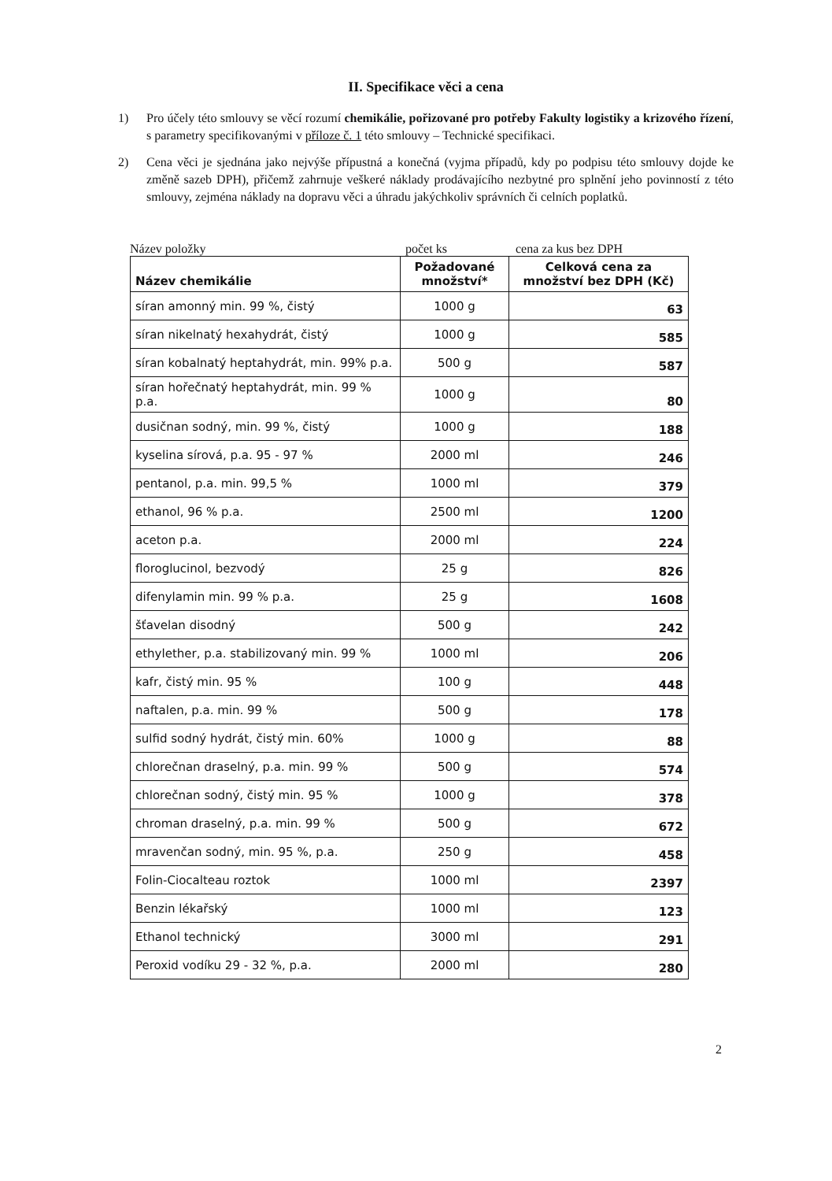II. Specifikace věci a cena
1) Pro účely této smlouvy se věcí rozumí chemikálie, pořizované pro potřeby Fakulty logistiky a krizového řízení, s parametry specifikovanými v příloze č. 1 této smlouvy – Technické specifikaci.
2) Cena věci je sjednána jako nejvýše přípustná a konečná (vyjma případů, kdy po podpisu této smlouvy dojde ke změně sazeb DPH), přičemž zahrnuje veškeré náklady prodávajícího nezbytné pro splnění jeho povinností z této smlouvy, zejména náklady na dopravu věci a úhradu jakýchkoliv správních či celních poplatků.
Název položky počet ks cena za kus bez DPH
| Název chemikálie | Požadované množství* | Celková cena za množství bez DPH (Kč) |
| --- | --- | --- |
| síran amonný min. 99 %, čistý | 1000 g | 63 |
| síran nikelnatý hexahydrát, čistý | 1000 g | 585 |
| síran kobalnatý heptahydrát, min. 99% p.a. | 500 g | 587 |
| síran hořečnatý heptahydrát, min. 99 % p.a. | 1000 g | 80 |
| dusičnan sodný, min. 99 %, čistý | 1000 g | 188 |
| kyselina sírová, p.a. 95 - 97 % | 2000 ml | 246 |
| pentanol, p.a. min. 99,5 % | 1000 ml | 379 |
| ethanol, 96 % p.a. | 2500 ml | 1200 |
| aceton p.a. | 2000 ml | 224 |
| floroglucinol, bezvodý | 25 g | 826 |
| difenylamin min. 99 % p.a. | 25 g | 1608 |
| šťavelan disodný | 500 g | 242 |
| ethylether, p.a. stabilizovaný min. 99 % | 1000 ml | 206 |
| kafr, čistý min. 95 % | 100 g | 448 |
| naftalen, p.a. min. 99 % | 500 g | 178 |
| sulfid sodný hydrát, čistý min. 60% | 1000 g | 88 |
| chlorečnan draselný, p.a. min. 99 % | 500 g | 574 |
| chlorečnan sodný, čistý min. 95 % | 1000 g | 378 |
| chroman draselný, p.a. min. 99 % | 500 g | 672 |
| mravenčan sodný, min. 95 %, p.a. | 250 g | 458 |
| Folin-Ciocalteau roztok | 1000 ml | 2397 |
| Benzin lékařský | 1000 ml | 123 |
| Ethanol technický | 3000 ml | 291 |
| Peroxid vodíku 29 - 32 %, p.a. | 2000 ml | 280 |
2